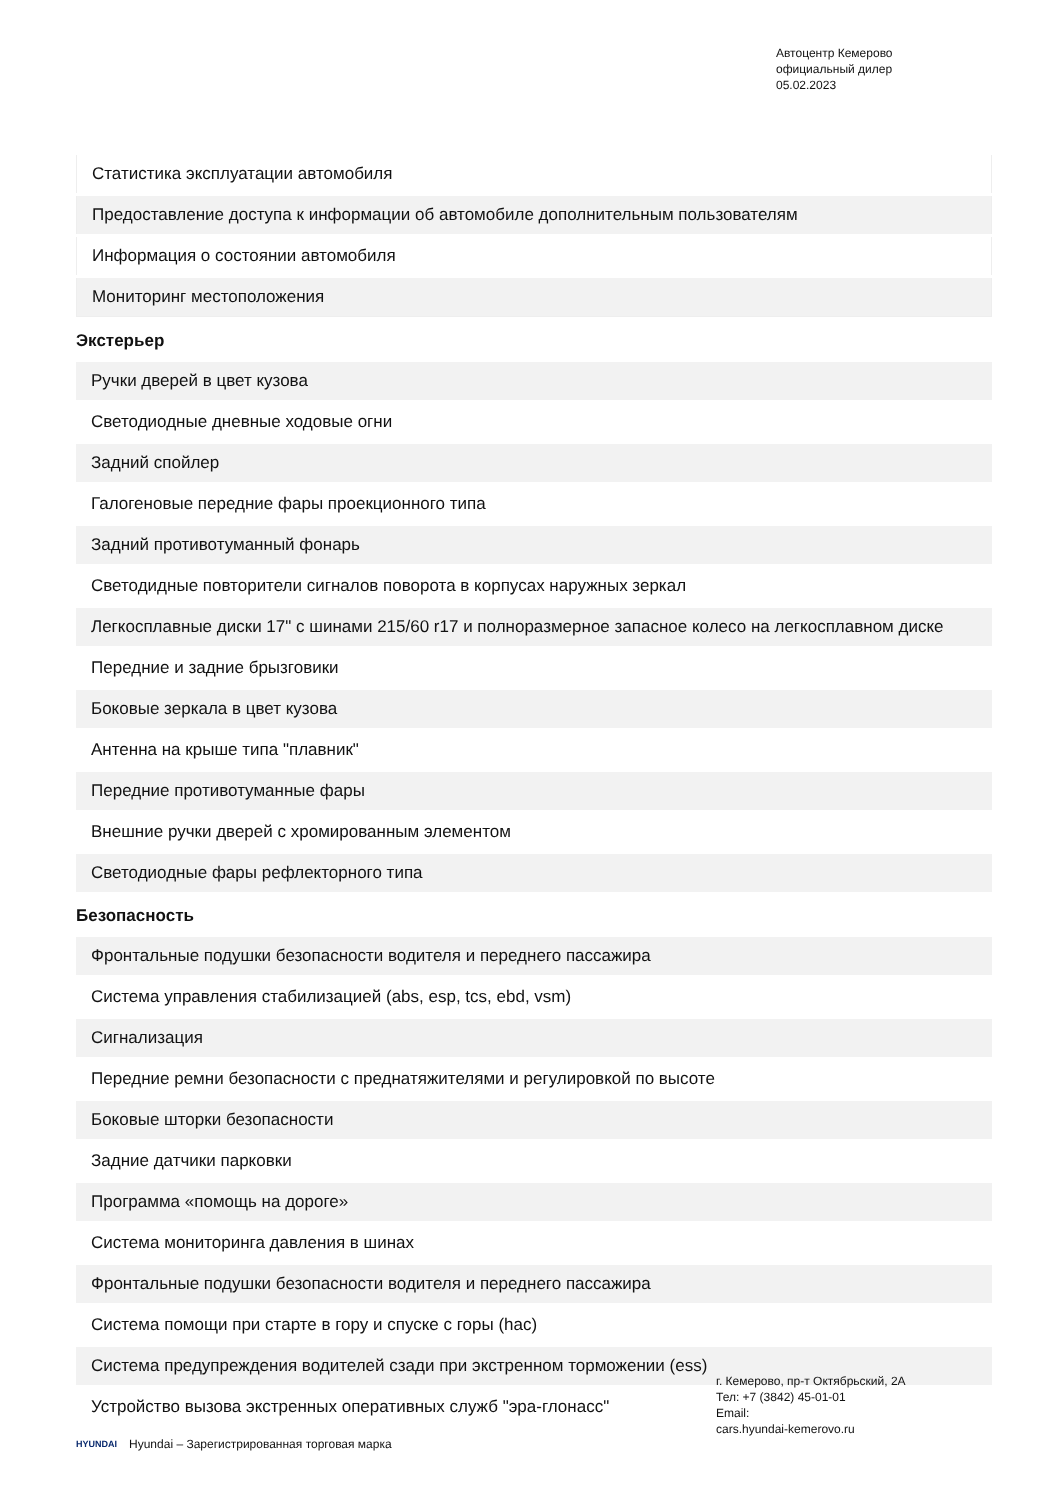Автоцентр Кемерово
официальный дилер
05.02.2023
| Статистика эксплуатации автомобиля |
| Предоставление доступа к информации об автомобиле дополнительным пользователям |
| Информация о состоянии автомобиля |
| Мониторинг местоположения |
Экстерьер
| Ручки дверей в цвет кузова |
| Светодиодные дневные ходовые огни |
| Задний спойлер |
| Галогеновые передние фары проекционного типа |
| Задний противотуманный фонарь |
| Светодидные повторители сигналов поворота в корпусах наружных зеркал |
| Легкосплавные диски 17" с шинами 215/60 r17 и полноразмерное запасное колесо на легкосплавном диске |
| Передние и задние брызговики |
| Боковые зеркала в цвет кузова |
| Антенна на крыше типа "плавник" |
| Передние противотуманные фары |
| Внешние ручки дверей с хромированным элементом |
| Светодиодные фары рефлекторного типа |
Безопасность
| Фронтальные подушки безопасности водителя и переднего пассажира |
| Система управления стабилизацией (abs, esp, tcs, ebd, vsm) |
| Сигнализация |
| Передние ремни безопасности с преднатяжителями и регулировкой по высоте |
| Боковые шторки безопасности |
| Задние датчики парковки |
| Программа «помощь на дороге» |
| Система мониторинга давления в шинах |
| Фронтальные подушки безопасности водителя и переднего пассажира |
| Система помощи при старте в гору и спуске с горы (hac) |
| Система предупреждения водителей сзади при экстренном торможении (ess) |
| Устройство вызова экстренных оперативных служб "эра-глонасс" |
г. Кемерово, пр-т Октябрьский, 2А
Тел: +7 (3842) 45-01-01
Email:
cars.hyundai-kemerovo.ru
HYUNDAI Hyundai – Зарегистрированная торговая марка